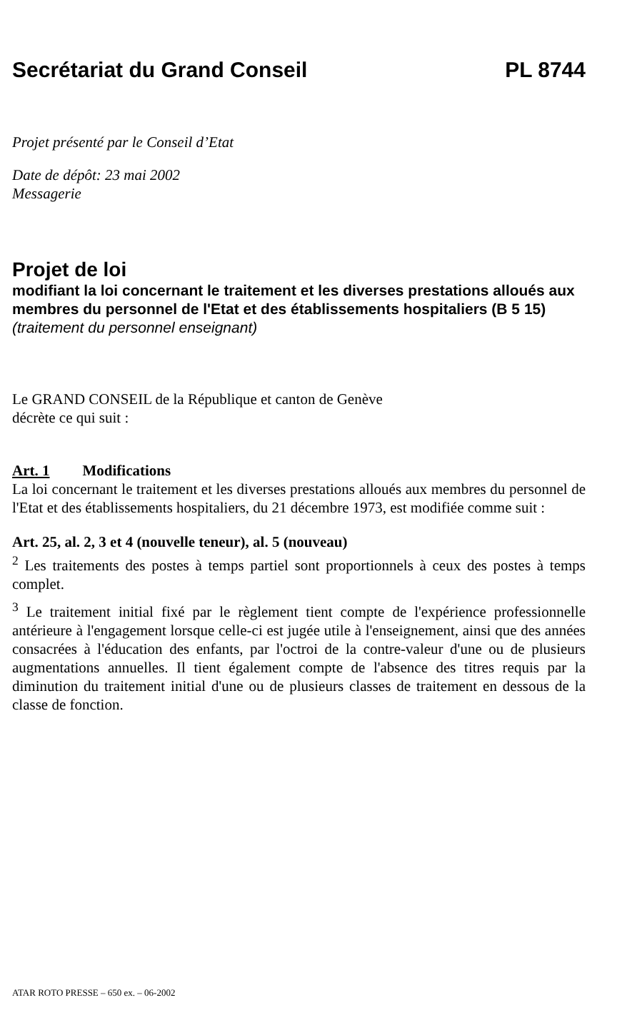Secrétariat du Grand Conseil PL 8744
Projet présenté par le Conseil d’Etat
Date de dépôt: 23 mai 2002
Messagerie
Projet de loi
modifiant la loi concernant le traitement et les diverses prestations alloués aux membres du personnel de l'Etat et des établissements hospitaliers (B 5 15) (traitement du personnel enseignant)
Le GRAND CONSEIL de la République et canton de Genève
décrète ce qui suit :
Art. 1 Modifications
La loi concernant le traitement et les diverses prestations alloués aux membres du personnel de l'Etat et des établissements hospitaliers, du 21 décembre 1973, est modifiée comme suit :
Art. 25, al. 2, 3 et 4 (nouvelle teneur), al. 5 (nouveau)
<sup>2</sup> Les traitements des postes à temps partiel sont proportionnels à ceux des postes à temps complet.
<sup>3</sup> Le traitement initial fixé par le règlement tient compte de l'expérience professionnelle antérieure à l'engagement lorsque celle-ci est jugée utile à l'enseignement, ainsi que des années consacrées à l'éducation des enfants, par l'octroi de la contre-valeur d'une ou de plusieurs augmentations annuelles. Il tient également compte de l'absence des titres requis par la diminution du traitement initial d'une ou de plusieurs classes de traitement en dessous de la classe de fonction.
ATAR ROTO PRESSE – 650 ex. – 06-2002